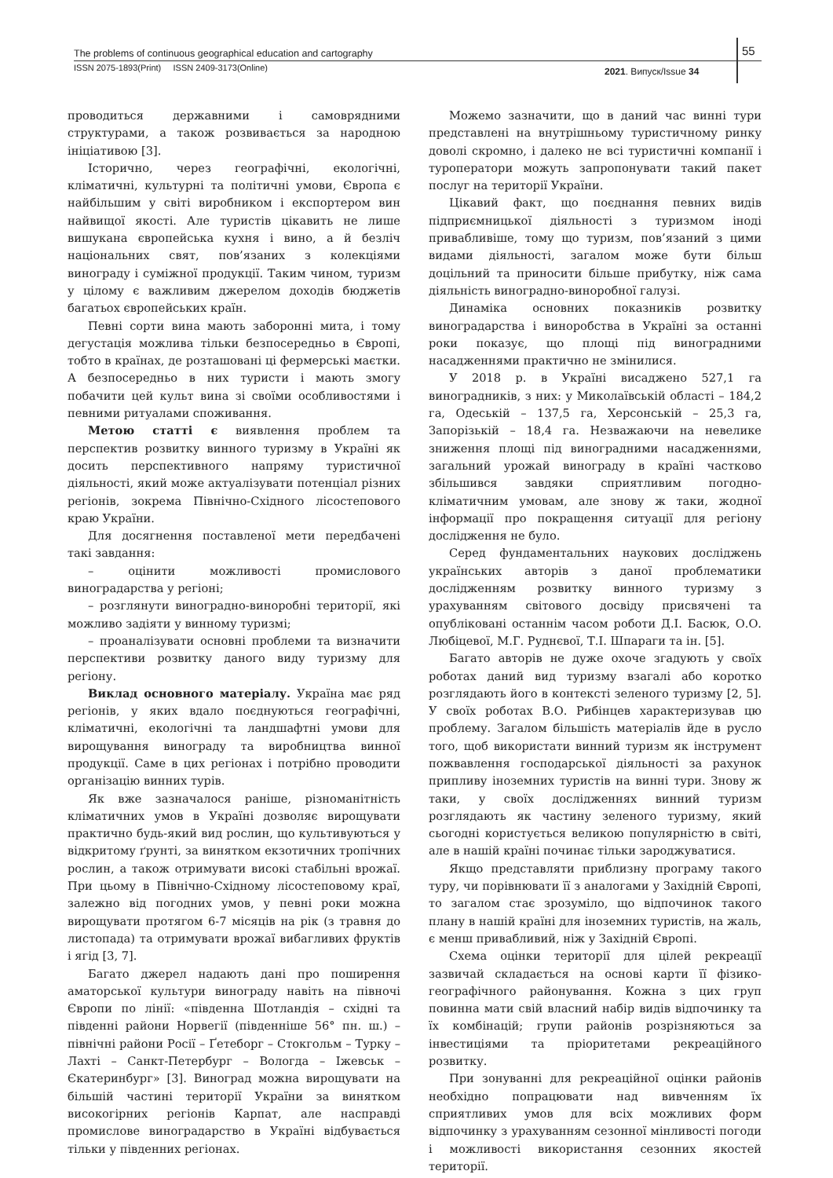The problems of continuous geographical education and cartography
55
ISSN 2075-1893(Print) ISSN 2409-3173(Online)
2021. Випуск/Issue 34
проводиться державними і самоврядними структурами, а також розвивається за народною ініціативою [3].
Історично, через географічні, екологічні, кліматичні, культурні та політичні умови, Європа є найбільшим у світі виробником і експортером вин найвищої якості. Але туристів цікавить не лише вишукана європейська кухня і вино, а й безліч національних свят, пов’язаних з колекціями винограду і суміжної продукції. Таким чином, туризм у цілому є важливим джерелом доходів бюджетів багатьох європейських країн.
Певні сорти вина мають заборонні мита, і тому дегустація можлива тільки безпосередньо в Європі, тобто в країнах, де розташовані ці фермерські маєтки. А безпосередньо в них туристи і мають змогу побачити цей культ вина зі своїми особливостями і певними ритуалами споживання.
Метою статті є виявлення проблем та перспектив розвитку винного туризму в Україні як досить перспективного напряму туристичної діяльності, який може актуалізувати потенціал різних регіонів, зокрема Північно-Східного лісостепового краю України.
Для досягнення поставленої мети передбачені такі завдання:
– оцінити можливості промислового виноградарства у регіоні;
– розглянути виноградно-виноробні території, які можливо задіяти у винному туризмі;
– проаналізувати основні проблеми та визначити перспективи розвитку даного виду туризму для регіону.
Виклад основного матеріалу. Україна має ряд регіонів, у яких вдало поєднуються географічні, кліматичні, екологічні та ландшафтні умови для вирощування винограду та виробництва винної продукції. Саме в цих регіонах і потрібно проводити організацію винних турів.
Як вже зазначалося раніше, різноманітність кліматичних умов в Україні дозволяє вирощувати практично будь-який вид рослин, що культивуються у відкритому ґрунті, за винятком екзотичних тропічних рослин, а також отримувати високі стабільні врожаї. При цьому в Північно-Східному лісостеповому краї, залежно від погодних умов, у певні роки можна вирощувати протягом 6-7 місяців на рік (з травня до листопада) та отримувати врожаї вибагливих фруктів і ягід [3, 7].
Багато джерел надають дані про поширення аматорської культури винограду навіть на півночі Європи по лінії: «південна Шотландія – східні та південні райони Норвегії (південніше 56° пн. ш.) – північні райони Росії – Ґетеборг – Стокгольм – Турку – Лахті – Санкт-Петербург – Вологда – Іжевськ – Єкатеринбург» [3]. Виноград можна вирощувати на більшій частині території України за винятком високогірних регіонів Карпат, але насправді промислове виноградарство в Україні відбувається тільки у південних регіонах.
Можемо зазначити, що в даний час винні тури представлені на внутрішньому туристичному ринку доволі скромно, і далеко не всі туристичні компанії і туроператори можуть запропонувати такий пакет послуг на території України.
Цікавий факт, що поєднання певних видів підприємницької діяльності з туризмом іноді привабливіше, тому що туризм, пов’язаний з цими видами діяльності, загалом може бути більш доцільний та приносити більше прибутку, ніж сама діяльність виноградно-виноробної галузі.
Динаміка основних показників розвитку виноградарства і виноробства в Україні за останні роки показує, що площі під виноградними насадженнями практично не змінилися.
У 2018 р. в Україні висаджено 527,1 га виноградників, з них: у Миколаївській області – 184,2 га, Одеській – 137,5 га, Херсонській – 25,3 га, Запорізькій – 18,4 га. Незважаючи на невелике зниження площі під виноградними насадженнями, загальний урожай винограду в країні частково збільшився завдяки сприятливим погодно-кліматичним умовам, але знову ж таки, жодної інформації про покращення ситуації для регіону дослідження не було.
Серед фундаментальних наукових досліджень українських авторів з даної проблематики дослідженням розвитку винного туризму з урахуванням світового досвіду присвячені та опубліковані останнім часом роботи Д.І. Басюк, О.О. Любіцевої, М.Г. Руднєвої, Т.І. Шпараги та ін. [5].
Багато авторів не дуже охоче згадують у своїх роботах даний вид туризму взагалі або коротко розглядають його в контексті зеленого туризму [2, 5]. У своїх роботах В.О. Рибінцев характеризував цю проблему. Загалом більшість матеріалів йде в русло того, щоб використати винний туризм як інструмент пожвавлення господарської діяльності за рахунок припливу іноземних туристів на винні тури. Знову ж таки, у своїх дослідженнях винний туризм розглядають як частину зеленого туризму, який сьогодні користується великою популярністю в світі, але в нашій країні починає тільки зароджуватися.
Якщо представляти приблизну програму такого туру, чи порівнювати її з аналогами у Західній Європі, то загалом стає зрозуміло, що відпочинок такого плану в нашій країні для іноземних туристів, на жаль, є менш привабливий, ніж у Західній Європі.
Схема оцінки території для цілей рекреації зазвичай складається на основі карти її фізико-географічного районування. Кожна з цих груп повинна мати свій власний набір видів відпочинку та їх комбінацій; групи районів розрізняються за інвестиціями та пріоритетами рекреаційного розвитку.
При зонуванні для рекреаційної оцінки районів необхідно попрацювати над вивченням їх сприятливих умов для всіх можливих форм відпочинку з урахуванням сезонної мінливості погоди і можливості використання сезонних якостей території.